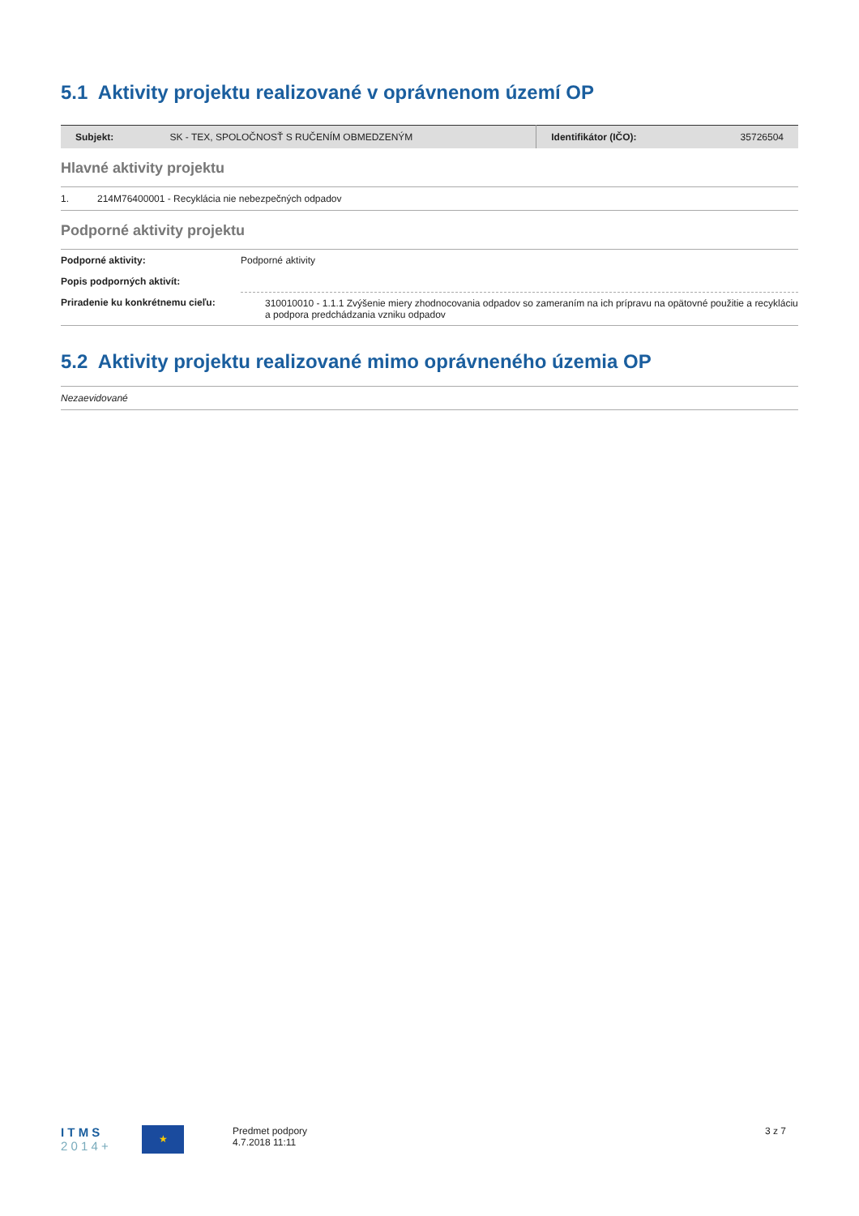5.1 Aktivity projektu realizované v oprávnenom území OP
| Subjekt: | SK - TEX, SPOLOČNOSŤ S RUČENÍM OBMEDZENÝM | Identifikátor (IČO): | 35726504 |
Hlavné aktivity projektu
| 1. | 214M76400001 - Recyklácia nie nebezpečných odpadov |
Podporné aktivity projektu
| Podporné aktivity: | Podporné aktivity |
| Popis podporných aktivít: | |
| Priradenie ku konkrétnemu cieľu: | 310010010 - 1.1.1 Zvýšenie miery zhodnocovania odpadov so zameraním na ich prípravu na opätovné použitie a recykláciu a podpora predchádzania vzniku odpadov |
5.2 Aktivity projektu realizované mimo oprávneného územia OP
| Nezaevidované |
I T M S
2 0 1 4 +
★
Predmet podpory
4.7.2018 11:11
3 z 7